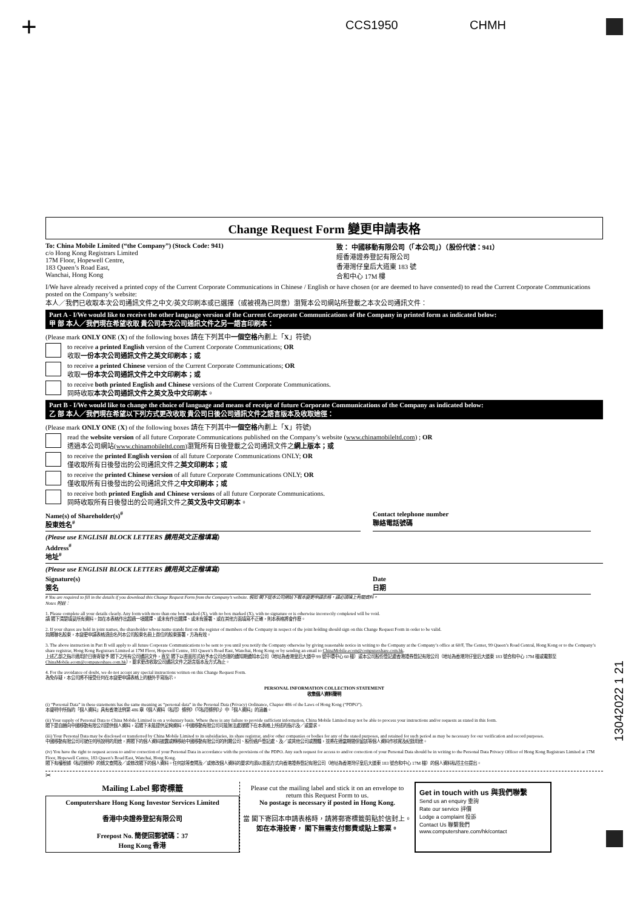+ CCS1950 CHMH
Change Request Form 變更申請表格
To: China Mobile Limited (“the Company”) (Stock Code: 941)
c/o Hong Kong Registrars Limited
17M Floor, Hopewell Centre,
183 Queen’s Road East,
Wanchai, Hong Kong
致： 中國移動有限公司（「本公司」）（股份代號：941）
經香港證券登記有限公司
香港灣仔皇后大道東 183 號
合和中心 17M 樓
I/We have already received a printed copy of the Current Corporate Communications in Chinese / English or have chosen (or are deemed to have consented) to read the Current Corporate Communications posted on the Company’s website:
本人／我們已收取本次公司通訊文件之中文/英文印刷本或已選擇（或被視為已同意）瀏覽本公司網站所登載之本次公司通訊文件：
Part A - I/We would like to receive the other language version of the Current Corporate Communications of the Company in printed form as indicated below:
甲 部 本人／我們現在希望收取 貴公司本次公司通訊文件之另一語言印刷本：
(Please mark ONLY ONE (X) of the following boxes 請在下列其中一個空格內劃上「X」符號)
to receive a printed English version of the Current Corporate Communications; OR
收取一份本次公司通訊文件之英文印刷本；或
to receive a printed Chinese version of the Current Corporate Communications; OR
收取一份本次公司通訊文件之中文印刷本；或
to receive both printed English and Chinese versions of the Current Corporate Communications.
同時收取本次公司通訊文件之英文及中文印刷本。
Part B - I/We would like to change the choice of language and means of receipt of future Corporate Communications of the Company as indicated below:
乙 部 本人／我們現在希望以下列方式更改收取 貴公司日後公司通訊文件之語言版本及收取途徑：
(Please mark ONLY ONE (X) of the following boxes 請在下列其中一個空格內劃上「X」符號)
read the website version of all future Corporate Communications published on the Company’s website (www.chinamobileltd.com) ; OR
透過本公司網站(www.chinamobileltd.com)瀏覽所有日後登載之公司通訊文件之網上版本；或
to receive the printed English version of all future Corporate Communications ONLY; OR
僅收取所有日後發出的公司通訊文件之英文印刷本；或
to receive the printed Chinese version of all future Corporate Communications ONLY; OR
僅收取所有日後發出的公司通訊文件之中文印刷本；或
to receive both printed English and Chinese versions of all future Corporate Communications.
同時收取所有日後發出的公司通訊文件之英文及中文印刷本。
Name(s) of Shareholder(s)<sup>#</sup>
股東姓名<sup>#</sup>
Contact telephone number
聯絡電話號碼
(Please use ENGLISH BLOCK LETTERS 請用英文正楷填寫)
Address<sup>#</sup>
地址<sup>#</sup>
(Please use ENGLISH BLOCK LETTERS 請用英文正楷填寫)
Signature(s)
簽名
Date
日期
# You are required to fill in the details if you download this Change Request Form from the Company’s website. 假如 閣下從本公司網站下載本變更申請表格，請必須填上有關資料。
Notes 附註：
1. Please complete all your details clearly. Any form with more than one box marked (X), with no box marked (X), with no signature or is otherwise incorrectly completed will be void.
請 閣下清楚填妥所有資料。如在本表格作出超過一項選擇、或未有作出選擇、或未有簽署、或在其他方面填寫不正確，則本表格將會作廢。
2. If your shares are held in joint names, the shareholder whose name stands first on the register of members of the Company in respect of the joint holding should sign on this Change Request Form in order to be valid.
如屬聯名股東，本變更申請表格須由名列本公司股東名冊上首位的股東簽署，方為有效。
3. The above instruction in Part B will apply to all future Corporate Communications to be sent to you until you notify the Company otherwise by giving reasonable notice in writing to the Company at the Company’s office at 60/F, The Center, 99 Queen’s Road Central, Hong Kong or to the Company’s share registrar, Hong Kong Registrars Limited at 17M Floor, Hopewell Centre, 183 Queen’s Road East, Wanchai, Hong Kong or by sending an email to ChinaMobile.ecom@computershare.com.hk.
上述乙部之指示適用於日後寄發予 閣下之所有公司通訊文件，直至 閣下以書面形式給予本公司合理的通知期通知本公司（地址為香港皇后大道中 99 號中環中心 60 樓）或本公司股份登記處香港證券登記有限公司（地址為香港灣仔皇后大道東 183 號合和中心 17M 樓或電郵至 ChinaMobile.ecom@computershare.com.hk），要求更改收取公司通訊文件之語言版本及方式為止。
4. For the avoidance of doubt, we do not accept any special instructions written on this Change Request Form.
為免存疑，本公司將不接受任何在本變更申請表格上的額外手寫指示。
PERSONAL INFORMATION COLLECTION STATEMENT
收集個人資料聲明
(i) “Personal Data” in these statements has the same meaning as “personal data” in the Personal Data (Privacy) Ordinance, Chapter 486 of the Laws of Hong Kong (“PDPO”).
本聲明中所指的「個人資料」具有香港法例第 486 章《個人資料（私隱）條例》（「《私隱條例》」）中「個人資料」的涵義。
(ii) Your supply of Personal Data to China Mobile Limited is on a voluntary basis. Where there is any failure to provide sufficient information, China Mobile Limited may not be able to process your instructions and/or requests as stated in this form.
閣下是自願向中國移動有限公司提供個人資料，若閣下未能提供足夠資料，中國移動有限公司可能無法處理閣下在本表格上所述的指示及／或要求。
(iii) Your Personal Data may be disclosed or transferred by China Mobile Limited to its subsidiaries, its share registrar, and/or other companies or bodies for any of the stated purposes, and retained for such period as may be necessary for our verification and record purposes.
中國移動有限公司可就任何所說明的用途，將閣下的個人資料披露或轉移給中國移動有限公司的附屬公司、股份過戶登記處、及／或其他公司或團體，並將在適當期間保留該等個人資料作核實及紀錄用途。
(iv) You have the right to request access to and/or correction of your Personal Data in accordance with the provisions of the PDPO. Any such request for access to and/or correction of your Personal Data should be in writing to the Personal Data Privacy Officer of Hong Kong Registrars Limited at 17M Floor, Hopewell Centre, 183 Queen’s Road East, Wanchai, Hong Kong.
閣下有權根據《私隱條例》的條文查閱及／或修改閣下的個人資料。任何該等查閱及／或修改個人資料的要求均須以書面方式向香港證券登記有限公司（地址為香港灣仔皇后大道東 183 號合和中心 17M 樓）的個人資料私隱主任提出。
✂
Mailing Label 郵寄標籤
Computershare Hong Kong Investor Services Limited
香港中央證券登記有限公司
Freepost No. 簡便回郵號碼：37
Hong Kong 香港
Please cut the mailing label and stick it on an envelope to return this Request Form to us.
No postage is necessary if posted in Hong Kong.
當 閣下寄回本申請表格時，請將郵寄標籤剪貼於信封上。
如在本港投寄， 閣下無需支付郵費或貼上郵票。
Get in touch with us 與我們聯繫
Send us an enquiry 垂詢
Rate our service 評價
Lodge a complaint 投訴
Contact Us 聯繫我們
www.computershare.com/hk/contact
13042022 1 21